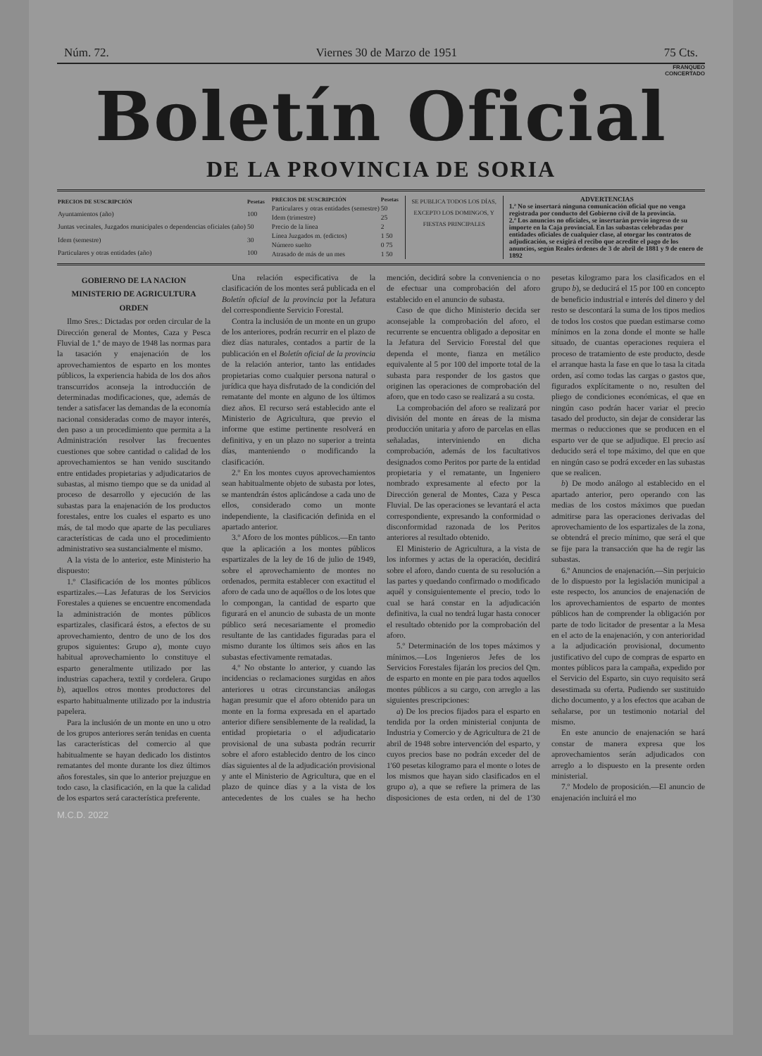Núm. 72. Viernes 30 de Marzo de 1951 75 Cts.
FRANQUEO
CONCERTADO
Boletín Oficial
DE LA PROVINCIA DE SORIA
| PRECIOS DE SUSCRIPCIÓN | Pesetas |
| --- | --- |
| Ayuntamientos (año) | 100 |
| Juntas vecinales, Juzgados municipales o dependencias oficiales (año) | 50 |
| Idem (semestre) | 30 |
| Particulares y otras entidades (año) | 100 |
| PRECIOS DE SUSCRIPCIÓN | Pesetas |
| --- | --- |
| Particulares y otras entidades (semestre) | 50 |
| Idem (trimestre) | 25 |
| Precio de la línea | 2 |
| Línea Juzgados m. (edictos) | 1 50 |
| Número suelto | 0 75 |
| Atrasado de más de un mes | 1 50 |
SE PUBLICA TODOS LOS DÍAS, EXCEPTO LOS DOMINGOS, Y FIESTAS PRINCIPALES
ADVERTENCIAS
1.ª No se insertará ninguna comunicación oficial que no venga registrada por conducto del Gobierno civil de la provincia.
2.ª Los anuncios no oficiales, se insertarán previo ingreso de su importe en la Caja provincial. En las subastas celebradas por entidades oficiales de cualquier clase, al otorgar los contratos de adjudicación, se exigirá el recibo que acredite el pago de los anuncios, según Reales órdenes de 3 de abril de 1881 y 9 de enero de 1892
GOBIERNO DE LA NACION
MINISTERIO DE AGRICULTURA
ORDEN
Ilmo Sres.: Dictadas por orden circular de la Dirección general de Montes, Caza y Pesca Fluvial de 1.º de mayo de 1948 las normas para la tasación y enajenación de los aprovechamientos de esparto en los montes públicos, la experiencia habida de los dos años transcurridos aconseja la introducción de determinadas modificaciones, que, además de tender a satisfacer las demandas de la economía nacional consideradas como de mayor interés, den paso a un procedimiento que permita a la Administración resolver las frecuentes cuestiones que sobre cantidad o calidad de los aprovechamientos se han venido suscitando entre entidades propietarias y adjudicatarios de subastas, al mismo tiempo que se da unidad al proceso de desarrollo y ejecución de las subastas para la enajenación de los productos forestales, entre los cuales el esparto es uno más, de tal modo que aparte de las peculiares características de cada uno el procedimiento administrativo sea sustancialmente el mismo.
A la vista de lo anterior, este Ministerio ha dispuesto:
1.º Clasificación de los montes públicos espartizales.—Las Jefaturas de los Servicios Forestales a quienes se encuentre encomendada la administración de montes públicos espartizales, clasificará éstos, a efectos de su aprovechamiento, dentro de uno de los dos grupos siguientes: Grupo a), monte cuyo habitual aprovechamiento lo constituye el esparto generalmente utilizado por las industrias capachera, textil y cordelera. Grupo b), aquellos otros montes productores del esparto habitualmente utilizado por la industria papelera.
Para la inclusión de un monte en uno u otro de los grupos anteriores serán tenidas en cuenta las características del comercio al que habitualmente se hayan dedicado los distintos rematantes del monte durante los diez últimos años forestales, sin que lo anterior prejuzgue en todo caso, la clasificación, en la que la calidad de los espartos será característica preferente.
Una relación especificativa de la clasificación de los montes será publicada en el Boletín oficial de la provincia por la Jefatura del correspondiente Servicio Forestal.
Contra la inclusión de un monte en un grupo de los anteriores, podrán recurrir en el plazo de diez días naturales, contados a partir de la publicación en el Boletín oficial de la provincia de la relación anterior, tanto las entidades propietarias como cualquier persona natural o jurídica que haya disfrutado de la condición del rematante del monte en alguno de los últimos diez años. El recurso será establecido ante el Ministerio de Agricultura, que previo el informe que estime pertinente resolverá en definitiva, y en un plazo no superior a treinta días, manteniendo o modificando la clasificación.
2.º En los montes cuyos aprovechamientos sean habitualmente objeto de subasta por lotes, se mantendrán éstos aplicándose a cada uno de ellos, considerado como un monte independiente, la clasificación definida en el apartado anterior.
3.º Aforo de los montes públicos.—En tanto que la aplicación a los montes públicos espartizales de la ley de 16 de julio de 1949, sobre el aprovechamiento de montes no ordenados, permita establecer con exactitud el aforo de cada uno de aquéllos o de los lotes que lo compongan, la cantidad de esparto que figurará en el anuncio de subasta de un monte público será necesariamente el promedio resultante de las cantidades figuradas para el mismo durante los últimos seis años en las subastas efectivamente rematadas.
4.º No obstante lo anterior, y cuando las incidencias o reclamaciones surgidas en años anteriores u otras circunstancias análogas hagan presumir que el aforo obtenido para un monte en la forma expresada en el apartado anterior difiere sensiblemente de la realidad, la entidad propietaria o el adjudicatario provisional de una subasta podrán recurrir sobre el aforo establecido dentro de los cinco días siguientes al de la adjudicación provisional y ante el Ministerio de Agricultura, que en el plazo de quince días y a la vista de los antecedentes de los cuales se ha hecho mención, decidirá sobre la conveniencia o no de efectuar una comprobación del aforo establecido en el anuncio de subasta.
Caso de que dicho Ministerio decida ser aconsejable la comprobación del aforo, el recurrente se encuentra obligado a depositar en la Jefatura del Servicio Forestal del que dependa el monte, fianza en metálico equivalente al 5 por 100 del importe total de la subasta para responder de los gastos que originen las operaciones de comprobación del aforo, que en todo caso se realizará a su costa.
La comprobación del aforo se realizará por división del monte en áreas de la misma producción unitaria y aforo de parcelas en ellas señaladas, interviniendo en dicha comprobación, además de los facultativos designados como Peritos por parte de la entidad propietaria y el rematante, un Ingeniero nombrado expresamente al efecto por la Dirección general de Montes, Caza y Pesca Fluvial. De las operaciones se levantará el acta correspondiente, expresando la conformidad o disconformidad razonada de los Peritos anteriores al resultado obtenido.
El Ministerio de Agricultura, a la vista de los informes y actas de la operación, decidirá sobre el aforo, dando cuenta de su resolución a las partes y quedando confirmado o modificado aquél y consiguientemente el precio, todo lo cual se hará constar en la adjudicación definitiva, la cual no tendrá lugar hasta conocer el resultado obtenido por la comprobación del aforo.
5.º Determinación de los topes máximos y mínimos.—Los Ingenieros Jefes de los Servicios Forestales fijarán los precios del Qm. de esparto en monte en pie para todos aquellos montes públicos a su cargo, con arreglo a las siguientes prescripciones:
a) De los precios fijados para el esparto en tendida por la orden ministerial conjunta de Industria y Comercio y de Agricultura de 21 de abril de 1948 sobre intervención del esparto, y cuyos precios base no podrán exceder del de 1'60 pesetas kilogramo para el monte o lotes de los mismos que hayan sido clasificados en el grupo a), a que se refiere la primera de las disposiciones de esta orden, ni del de 1'30 pesetas kilogramo para los clasificados en el grupo b), se deducirá el 15 por 100 en concepto de beneficio industrial e interés del dinero y del resto se descontará la suma de los tipos medios de todos los costos que puedan estimarse como mínimos en la zona donde el monte se halle situado, de cuantas operaciones requiera el proceso de tratamiento de este producto, desde el arranque hasta la fase en que lo tasa la citada orden, así como todas las cargas o gastos que, figurados explícitamente o no, resulten del pliego de condiciones económicas, el que en ningún caso podrán hacer variar el precio tasado del producto, sin dejar de considerar las mermas o reducciones que se producen en el esparto ver de que se adjudique. El precio así deducido será el tope máximo, del que en que en ningún caso se podrá exceder en las subastas que se realicen.
b) De modo análogo al establecido en el apartado anterior, pero operando con las medias de los costos máximos que puedan admitirse para las operaciones derivadas del aprovechamiento de los espartizales de la zona, se obtendrá el precio mínimo, que será el que se fije para la transacción que ha de regir las subastas.
6.º Anuncios de enajenación.—Sin perjuicio de lo dispuesto por la legislación municipal a este respecto, los anuncios de enajenación de los aprovechamientos de esparto de montes públicos han de comprender la obligación por parte de todo licitador de presentar a la Mesa en el acto de la enajenación, y con anterioridad a la adjudicación provisional, documento justificativo del cupo de compras de esparto en montes públicos para la campaña, expedido por el Servicio del Esparto, sin cuyo requisito será desestimada su oferta. Pudiendo ser sustituido dicho documento, y a los efectos que acaban de señalarse, por un testimonio notarial del mismo.
En este anuncio de enajenación se hará constar de manera expresa que los aprovechamientos serán adjudicados con arreglo a lo dispuesto en la presente orden ministerial.
7.º Modelo de proposición.—El anuncio de enajenación incluirá el mo
M.C.D. 2022